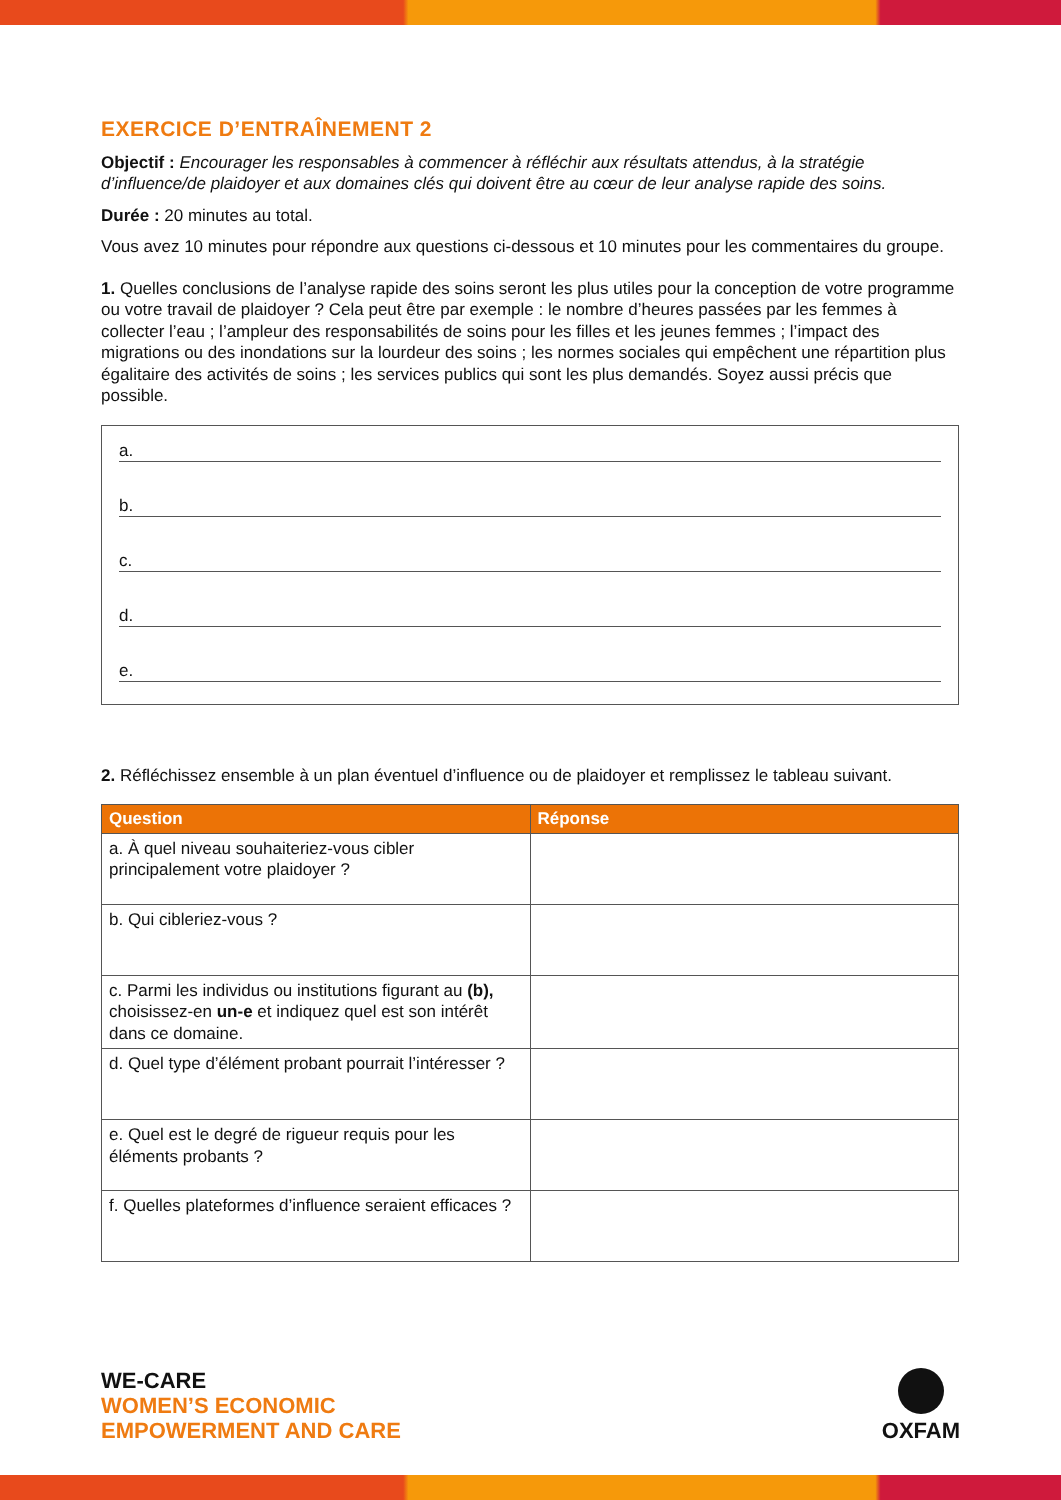EXERCICE D’ENTRAÎNEMENT 2
Objectif : Encourager les responsables à commencer à réfléchir aux résultats attendus, à la stratégie d’influence/de plaidoyer et aux domaines clés qui doivent être au cœur de leur analyse rapide des soins.
Durée : 20 minutes au total.
Vous avez 10 minutes pour répondre aux questions ci-dessous et 10 minutes pour les commentaires du groupe.
1. Quelles conclusions de l’analyse rapide des soins seront les plus utiles pour la conception de votre programme ou votre travail de plaidoyer ? Cela peut être par exemple : le nombre d’heures passées par les femmes à collecter l’eau ; l’ampleur des responsabilités de soins pour les filles et les jeunes femmes ; l’impact des migrations ou des inondations sur la lourdeur des soins ; les normes sociales qui empêchent une répartition plus égalitaire des activités de soins ; les services publics qui sont les plus demandés. Soyez aussi précis que possible.
a.
b.
c.
d.
e.
2. Réfléchissez ensemble à un plan éventuel d’influence ou de plaidoyer et remplissez le tableau suivant.
| Question | Réponse |
| --- | --- |
| a. À quel niveau souhaiteriez-vous cibler principalement votre plaidoyer ? | |
| b. Qui cibleriez-vous ? | |
| c. Parmi les individus ou institutions figurant au (b), choisissez-en un-e et indiquez quel est son intérêt dans ce domaine. | |
| d. Quel type d’élément probant pourrait l’intéresser ? | |
| e. Quel est le degré de rigueur requis pour les éléments probants ? | |
| f. Quelles plateformes d’influence seraient efficaces ? | |
WE-CARE
WOMEN’S ECONOMIC
EMPOWERMENT AND CARE
OXFAM